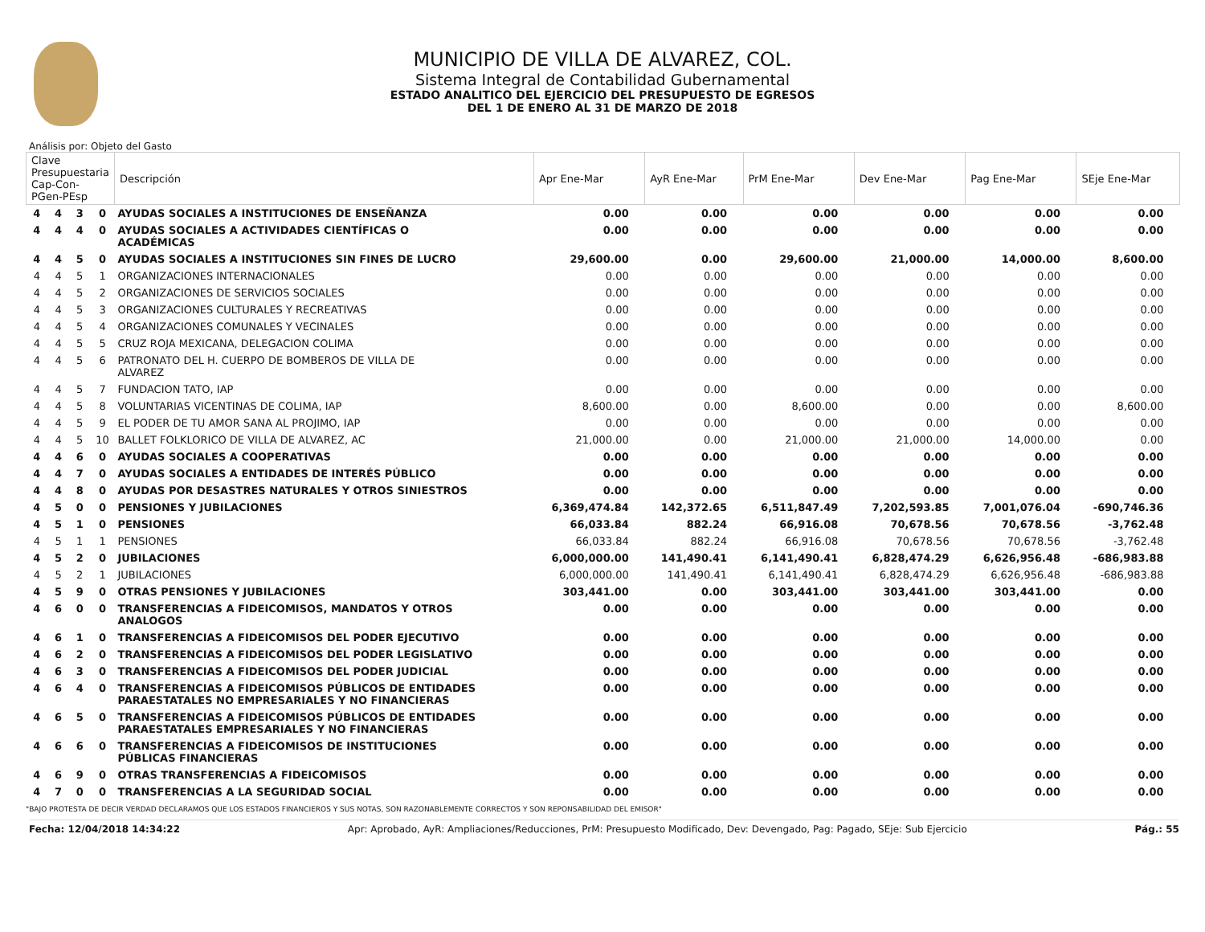MUNICIPIO DE VILLA DE ALVAREZ, COL.
Sistema Integral de Contabilidad Gubernamental
ESTADO ANALITICO DEL EJERCICIO DEL PRESUPUESTO DE EGRESOS
DEL 1 DE ENERO AL 31 DE MARZO DE 2018
Análisis por: Objeto del Gasto
| Clave Presupuestaria Cap-Con-PGen-PEsp | | | | Descripción | Apr Ene-Mar | AyR Ene-Mar | PrM Ene-Mar | Dev Ene-Mar | Pag Ene-Mar | SEje Ene-Mar |
| --- | --- | --- | --- | --- | --- | --- | --- | --- | --- | --- |
| 4 | 4 | 3 | 0 | AYUDAS SOCIALES A INSTITUCIONES DE ENSEÑANZA | 0.00 | 0.00 | 0.00 | 0.00 | 0.00 | 0.00 |
| 4 | 4 | 4 | 0 | AYUDAS SOCIALES A ACTIVIDADES CIENTÍFICAS O ACADÉMICAS | 0.00 | 0.00 | 0.00 | 0.00 | 0.00 | 0.00 |
| 4 | 4 | 5 | 0 | AYUDAS SOCIALES A INSTITUCIONES SIN FINES DE LUCRO | 29,600.00 | 0.00 | 29,600.00 | 21,000.00 | 14,000.00 | 8,600.00 |
| 4 | 4 | 5 | 1 | ORGANIZACIONES INTERNACIONALES | 0.00 | 0.00 | 0.00 | 0.00 | 0.00 | 0.00 |
| 4 | 4 | 5 | 2 | ORGANIZACIONES DE SERVICIOS SOCIALES | 0.00 | 0.00 | 0.00 | 0.00 | 0.00 | 0.00 |
| 4 | 4 | 5 | 3 | ORGANIZACIONES CULTURALES Y RECREATIVAS | 0.00 | 0.00 | 0.00 | 0.00 | 0.00 | 0.00 |
| 4 | 4 | 5 | 4 | ORGANIZACIONES COMUNALES Y VECINALES | 0.00 | 0.00 | 0.00 | 0.00 | 0.00 | 0.00 |
| 4 | 4 | 5 | 5 | CRUZ ROJA MEXICANA, DELEGACION COLIMA | 0.00 | 0.00 | 0.00 | 0.00 | 0.00 | 0.00 |
| 4 | 4 | 5 | 6 | PATRONATO DEL H. CUERPO DE BOMBEROS DE VILLA DE ALVAREZ | 0.00 | 0.00 | 0.00 | 0.00 | 0.00 | 0.00 |
| 4 | 4 | 5 | 7 | FUNDACION TATO, IAP | 0.00 | 0.00 | 0.00 | 0.00 | 0.00 | 0.00 |
| 4 | 4 | 5 | 8 | VOLUNTARIAS VICENTINAS DE COLIMA, IAP | 8,600.00 | 0.00 | 8,600.00 | 0.00 | 0.00 | 8,600.00 |
| 4 | 4 | 5 | 9 | EL PODER DE TU AMOR SANA AL PROJIMO, IAP | 0.00 | 0.00 | 0.00 | 0.00 | 0.00 | 0.00 |
| 4 | 4 | 5 | 10 | BALLET FOLKLORICO DE VILLA DE ALVAREZ, AC | 21,000.00 | 0.00 | 21,000.00 | 21,000.00 | 14,000.00 | 0.00 |
| 4 | 4 | 6 | 0 | AYUDAS SOCIALES A COOPERATIVAS | 0.00 | 0.00 | 0.00 | 0.00 | 0.00 | 0.00 |
| 4 | 4 | 7 | 0 | AYUDAS SOCIALES A ENTIDADES DE INTERÉS PÚBLICO | 0.00 | 0.00 | 0.00 | 0.00 | 0.00 | 0.00 |
| 4 | 4 | 8 | 0 | AYUDAS POR DESASTRES NATURALES Y OTROS SINIESTROS | 0.00 | 0.00 | 0.00 | 0.00 | 0.00 | 0.00 |
| 4 | 5 | 0 | 0 | PENSIONES Y JUBILACIONES | 6,369,474.84 | 142,372.65 | 6,511,847.49 | 7,202,593.85 | 7,001,076.04 | -690,746.36 |
| 4 | 5 | 1 | 0 | PENSIONES | 66,033.84 | 882.24 | 66,916.08 | 70,678.56 | 70,678.56 | -3,762.48 |
| 4 | 5 | 1 | 1 | PENSIONES | 66,033.84 | 882.24 | 66,916.08 | 70,678.56 | 70,678.56 | -3,762.48 |
| 4 | 5 | 2 | 0 | JUBILACIONES | 6,000,000.00 | 141,490.41 | 6,141,490.41 | 6,828,474.29 | 6,626,956.48 | -686,983.88 |
| 4 | 5 | 2 | 1 | JUBILACIONES | 6,000,000.00 | 141,490.41 | 6,141,490.41 | 6,828,474.29 | 6,626,956.48 | -686,983.88 |
| 4 | 5 | 9 | 0 | OTRAS PENSIONES Y JUBILACIONES | 303,441.00 | 0.00 | 303,441.00 | 303,441.00 | 303,441.00 | 0.00 |
| 4 | 6 | 0 | 0 | TRANSFERENCIAS A FIDEICOMISOS, MANDATOS Y OTROS ANALOGOS | 0.00 | 0.00 | 0.00 | 0.00 | 0.00 | 0.00 |
| 4 | 6 | 1 | 0 | TRANSFERENCIAS A FIDEICOMISOS DEL PODER EJECUTIVO | 0.00 | 0.00 | 0.00 | 0.00 | 0.00 | 0.00 |
| 4 | 6 | 2 | 0 | TRANSFERENCIAS A FIDEICOMISOS DEL PODER LEGISLATIVO | 0.00 | 0.00 | 0.00 | 0.00 | 0.00 | 0.00 |
| 4 | 6 | 3 | 0 | TRANSFERENCIAS A FIDEICOMISOS DEL PODER JUDICIAL | 0.00 | 0.00 | 0.00 | 0.00 | 0.00 | 0.00 |
| 4 | 6 | 4 | 0 | TRANSFERENCIAS A FIDEICOMISOS PÚBLICOS DE ENTIDADES PARAESTATALES NO EMPRESARIALES Y NO FINANCIERAS | 0.00 | 0.00 | 0.00 | 0.00 | 0.00 | 0.00 |
| 4 | 6 | 5 | 0 | TRANSFERENCIAS A FIDEICOMISOS PÚBLICOS DE ENTIDADES PARAESTATALES EMPRESARIALES Y NO FINANCIERAS | 0.00 | 0.00 | 0.00 | 0.00 | 0.00 | 0.00 |
| 4 | 6 | 6 | 0 | TRANSFERENCIAS A FIDEICOMISOS DE INSTITUCIONES PÚBLICAS FINANCIERAS | 0.00 | 0.00 | 0.00 | 0.00 | 0.00 | 0.00 |
| 4 | 6 | 9 | 0 | OTRAS TRANSFERENCIAS A FIDEICOMISOS | 0.00 | 0.00 | 0.00 | 0.00 | 0.00 | 0.00 |
| 4 | 7 | 0 | 0 | TRANSFERENCIAS A LA SEGURIDAD SOCIAL | 0.00 | 0.00 | 0.00 | 0.00 | 0.00 | 0.00 |
"BAJO PROTESTA DE DECIR VERDAD DECLARAMOS QUE LOS ESTADOS FINANCIEROS Y SUS NOTAS, SON RAZONABLEMENTE CORRECTOS Y SON REPONSABILIDAD DEL EMISOR"
Fecha: 12/04/2018 14:34:22 Apr: Aprobado, AyR: Ampliaciones/Reducciones, PrM: Presupuesto Modificado, Dev: Devengado, Pag: Pagado, SEje: Sub Ejercicio Pág.: 55